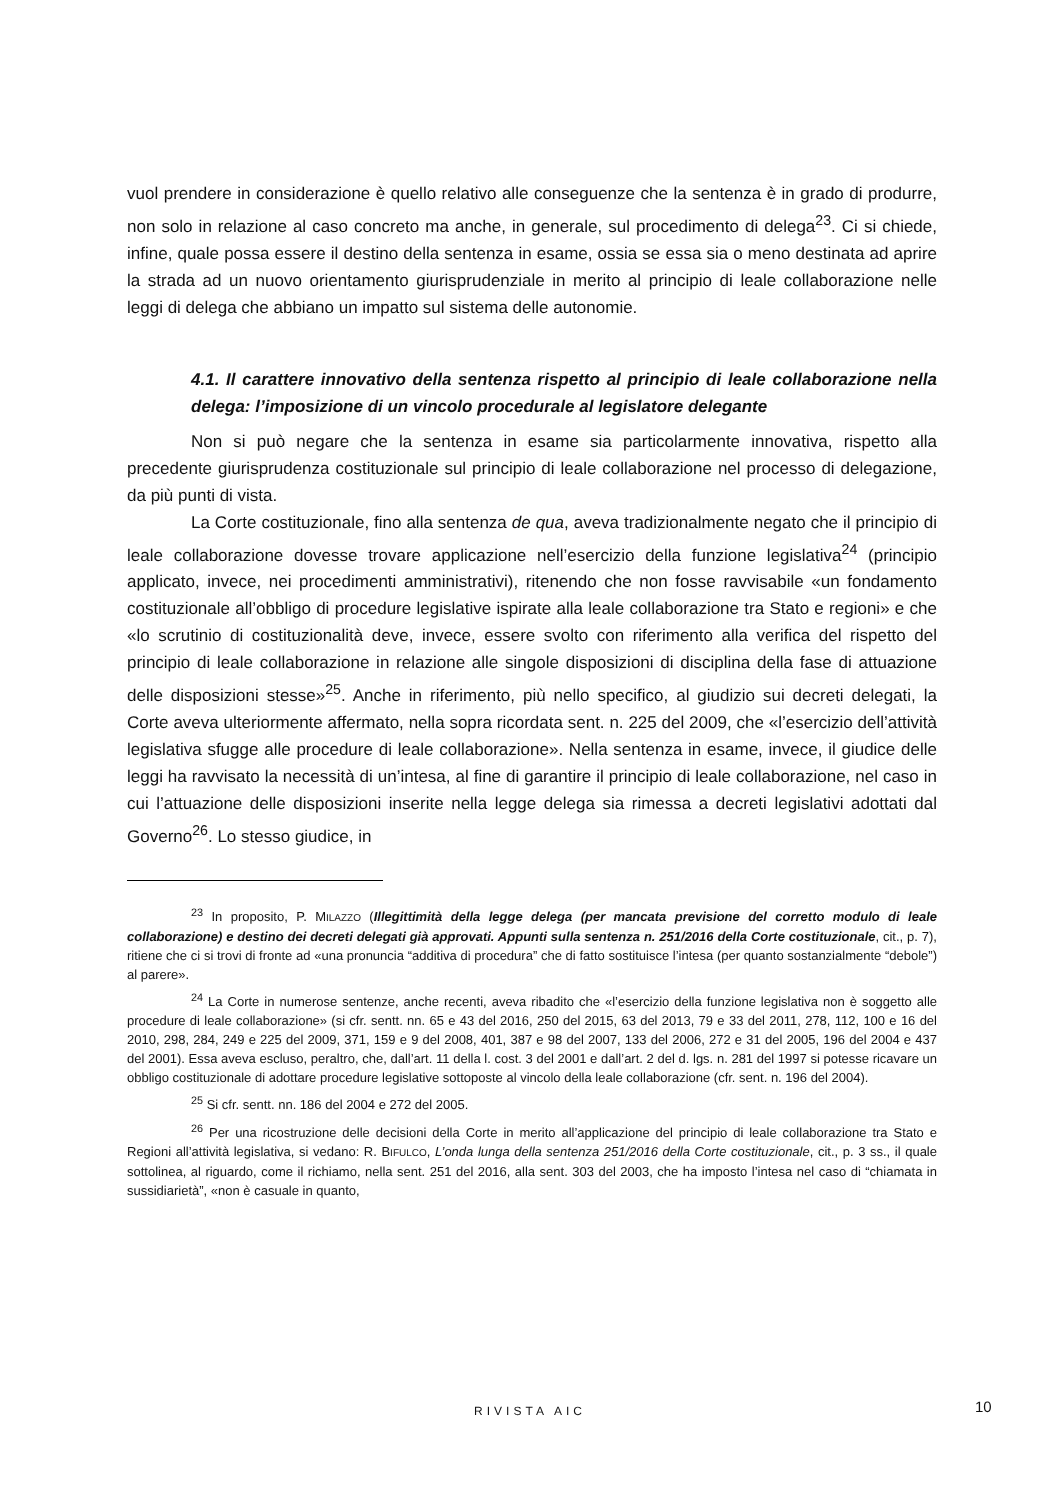vuol prendere in considerazione è quello relativo alle conseguenze che la sentenza è in grado di produrre, non solo in relazione al caso concreto ma anche, in generale, sul procedimento di delega<sup>23</sup>. Ci si chiede, infine, quale possa essere il destino della sentenza in esame, ossia se essa sia o meno destinata ad aprire la strada ad un nuovo orientamento giurisprudenziale in merito al principio di leale collaborazione nelle leggi di delega che abbiano un impatto sul sistema delle autonomie.
4.1. Il carattere innovativo della sentenza rispetto al principio di leale collaborazione nella delega: l’imposizione di un vincolo procedurale al legislatore delegante
Non si può negare che la sentenza in esame sia particolarmente innovativa, rispetto alla precedente giurisprudenza costituzionale sul principio di leale collaborazione nel processo di delegazione, da più punti di vista.
La Corte costituzionale, fino alla sentenza de qua, aveva tradizionalmente negato che il principio di leale collaborazione dovesse trovare applicazione nell’esercizio della funzione legislativa<sup>24</sup> (principio applicato, invece, nei procedimenti amministrativi), ritenendo che non fosse ravvisabile «un fondamento costituzionale all’obbligo di procedure legislative ispirate alla leale collaborazione tra Stato e regioni» e che «lo scrutinio di costituzionalità deve, invece, essere svolto con riferimento alla verifica del rispetto del principio di leale collaborazione in relazione alle singole disposizioni di disciplina della fase di attuazione delle disposizioni stesse»<sup>25</sup>. Anche in riferimento, più nello specifico, al giudizio sui decreti delegati, la Corte aveva ulteriormente affermato, nella sopra ricordata sent. n. 225 del 2009, che «l’esercizio dell’attività legislativa sfugge alle procedure di leale collaborazione». Nella sentenza in esame, invece, il giudice delle leggi ha ravvisato la necessità di un’intesa, al fine di garantire il principio di leale collaborazione, nel caso in cui l’attuazione delle disposizioni inserite nella legge delega sia rimessa a decreti legislativi adottati dal Governo<sup>26</sup>. Lo stesso giudice, in
<sup>23</sup> In proposito, P. MILAZZO (Illegittimità della legge delega (per mancata previsione del corretto modulo di leale collaborazione) e destino dei decreti delegati già approvati. Appunti sulla sentenza n. 251/2016 della Corte costituzionale, cit., p. 7), ritiene che ci si trovi di fronte ad «una pronuncia “additiva di procedura” che di fatto sostituisce l’intesa (per quanto sostanzialmente “debole”) al parere».
<sup>24</sup> La Corte in numerose sentenze, anche recenti, aveva ribadito che «l’esercizio della funzione legislativa non è soggetto alle procedure di leale collaborazione» (si cfr. sentt. nn. 65 e 43 del 2016, 250 del 2015, 63 del 2013, 79 e 33 del 2011, 278, 112, 100 e 16 del 2010, 298, 284, 249 e 225 del 2009, 371, 159 e 9 del 2008, 401, 387 e 98 del 2007, 133 del 2006, 272 e 31 del 2005, 196 del 2004 e 437 del 2001). Essa aveva escluso, peraltro, che, dall’art. 11 della l. cost. 3 del 2001 e dall’art. 2 del d. lgs. n. 281 del 1997 si potesse ricavare un obbligo costituzionale di adottare procedure legislative sottoposte al vincolo della leale collaborazione (cfr. sent. n. 196 del 2004).
<sup>25</sup> Si cfr. sentt. nn. 186 del 2004 e 272 del 2005.
<sup>26</sup> Per una ricostruzione delle decisioni della Corte in merito all’applicazione del principio di leale collaborazione tra Stato e Regioni all’attività legislativa, si vedano: R. BIFULCO, L’onda lunga della sentenza 251/2016 della Corte costituzionale, cit., p. 3 ss., il quale sottolinea, al riguardo, come il richiamo, nella sent. 251 del 2016, alla sent. 303 del 2003, che ha imposto l’intesa nel caso di “chiamata in sussidiarietà”, «non è casuale in quanto,
RIVISTA AIC 10